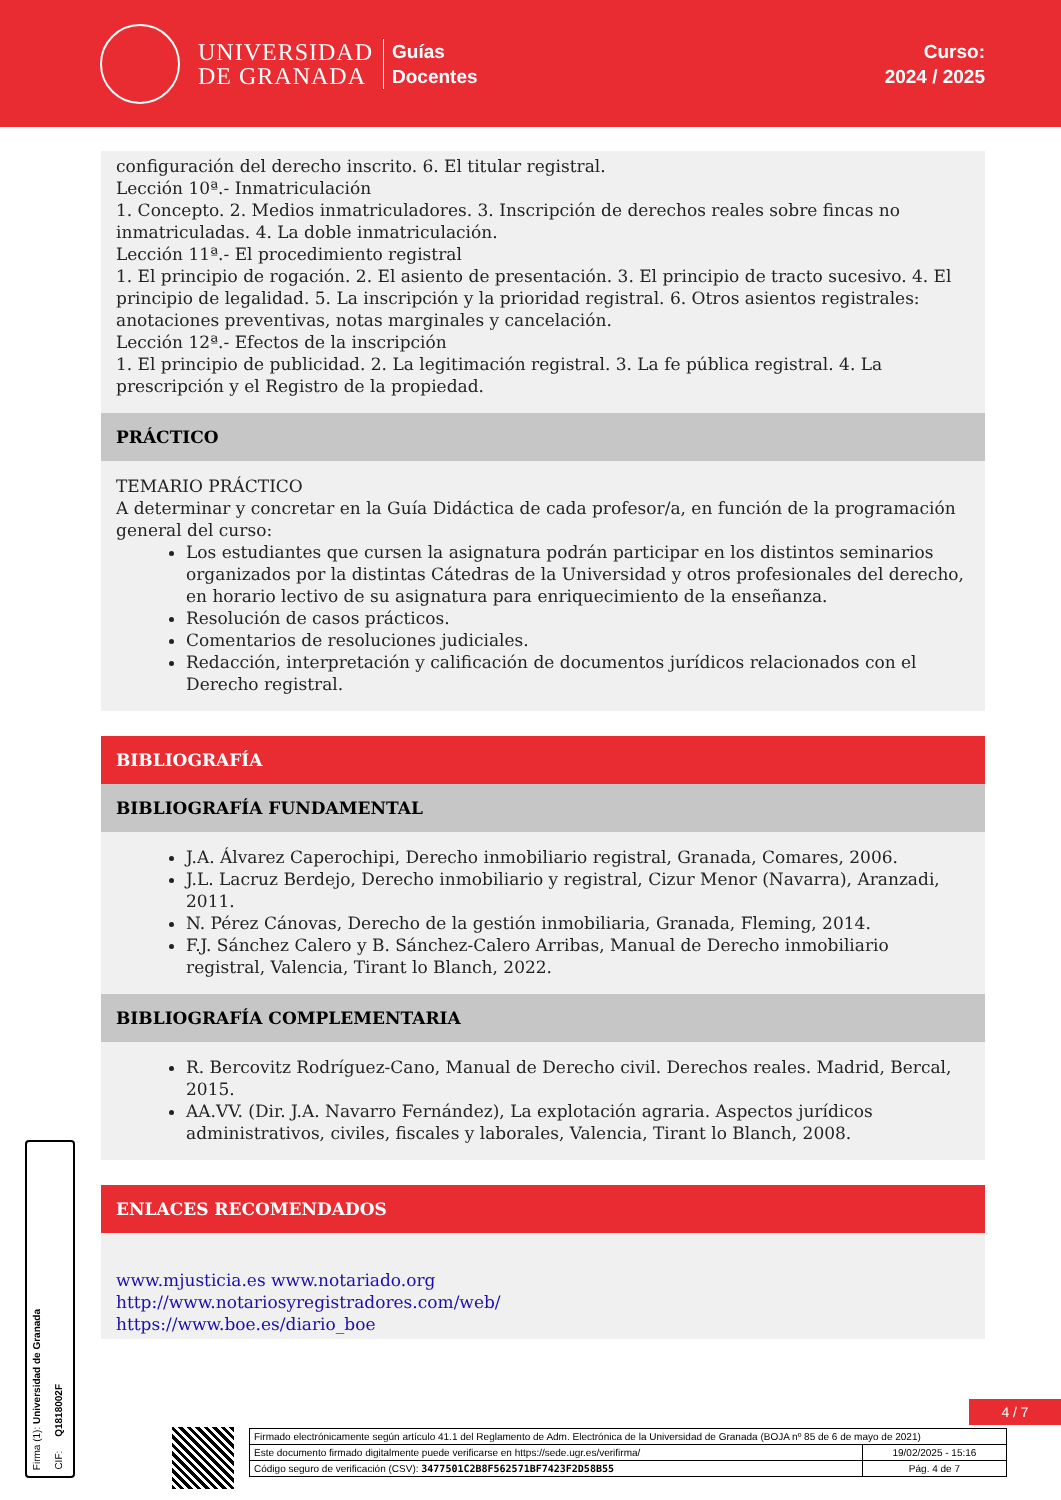UNIVERSIDAD
DE GRANADA
Guías
Docentes
Curso:
2024 / 2025
configuración del derecho inscrito. 6. El titular registral.
Lección 10ª.- Inmatriculación
1. Concepto. 2. Medios inmatriculadores. 3. Inscripción de derechos reales sobre fincas no inmatriculadas. 4. La doble inmatriculación.
Lección 11ª.- El procedimiento registral
1. El principio de rogación. 2. El asiento de presentación. 3. El principio de tracto sucesivo. 4. El principio de legalidad. 5. La inscripción y la prioridad registral. 6. Otros asientos registrales: anotaciones preventivas, notas marginales y cancelación.
Lección 12ª.- Efectos de la inscripción
1. El principio de publicidad. 2. La legitimación registral. 3. La fe pública registral. 4. La prescripción y el Registro de la propiedad.
PRÁCTICO
TEMARIO PRÁCTICO
A determinar y concretar en la Guía Didáctica de cada profesor/a, en función de la programación general del curso:
Los estudiantes que cursen la asignatura podrán participar en los distintos seminarios organizados por la distintas Cátedras de la Universidad y otros profesionales del derecho, en horario lectivo de su asignatura para enriquecimiento de la enseñanza.
Resolución de casos prácticos.
Comentarios de resoluciones judiciales.
Redacción, interpretación y calificación de documentos jurídicos relacionados con el Derecho registral.
BIBLIOGRAFÍA
BIBLIOGRAFÍA FUNDAMENTAL
J.A. Álvarez Caperochipi, Derecho inmobiliario registral, Granada, Comares, 2006.
J.L. Lacruz Berdejo, Derecho inmobiliario y registral, Cizur Menor (Navarra), Aranzadi, 2011.
N. Pérez Cánovas, Derecho de la gestión inmobiliaria, Granada, Fleming, 2014.
F.J. Sánchez Calero y B. Sánchez-Calero Arribas, Manual de Derecho inmobiliario registral, Valencia, Tirant lo Blanch, 2022.
BIBLIOGRAFÍA COMPLEMENTARIA
R. Bercovitz Rodríguez-Cano, Manual de Derecho civil. Derechos reales. Madrid, Bercal, 2015.
AA.VV. (Dir. J.A. Navarro Fernández), La explotación agraria. Aspectos jurídicos administrativos, civiles, fiscales y laborales, Valencia, Tirant lo Blanch, 2008.
ENLACES RECOMENDADOS
www.mjusticia.es www.notariado.org
http://www.notariosyregistradores.com/web/
https://www.boe.es/diario_boe
Firma (1): Universidad de Granada
CIF: Q1818002F
4 / 7
| Firmado electrónicamente según artículo 41.1 del Reglamento de Adm. Electrónica de la Universidad de Granada (BOJA nº 85 de 6 de mayo de 2021) | |
| Este documento firmado digitalmente puede verificarse en https://sede.ugr.es/verifirma/ | 19/02/2025 - 15:16 |
| Código seguro de verificación (CSV): 3477501C2B8F562571BF7423F2D58B55 | Pág. 4 de 7 |